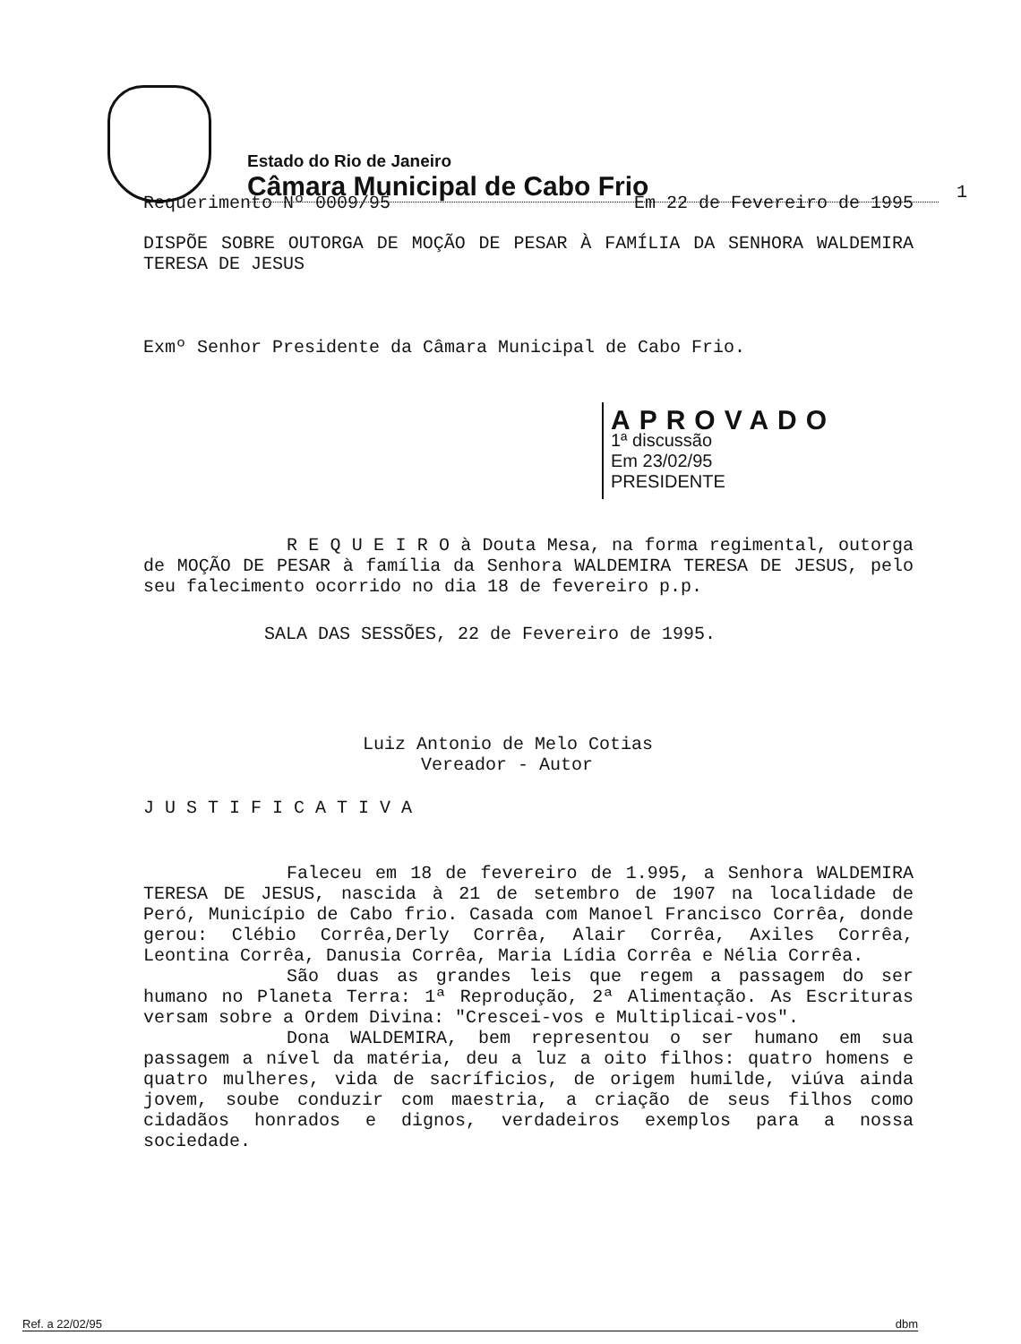Estado do Rio de Janeiro
Câmara Municipal de Cabo Frio
1
Requerimento Nº 0009/95 Em 22 de Fevereiro de 1995
DISPÕE SOBRE OUTORGA DE MOÇÃO DE PESAR À FAMÍLIA DA SENHORA WALDEMIRA TERESA DE JESUS
Exmº Senhor Presidente da Câmara Municipal de Cabo Frio.
APROVADO
1ª discussão
Em 23/02/95
PRESIDENTE
R E Q U E I R O à Douta Mesa, na forma regimental, outorga de MOÇÃO DE PESAR à família da Senhora WALDEMIRA TERESA DE JESUS, pelo seu falecimento ocorrido no dia 18 de fevereiro p.p.
SALA DAS SESSÕES, 22 de Fevereiro de 1995.
Luiz Antonio de Melo Cotias
Vereador - Autor
J U S T I F I C A T I V A
Faleceu em 18 de fevereiro de 1.995, a Senhora WALDEMIRA TERESA DE JESUS, nascida à 21 de setembro de 1907 na localidade de Peró, Município de Cabo frio. Casada com Manoel Francisco Corrêa, donde gerou: Clébio Corrêa,Derly Corrêa, Alair Corrêa, Axiles Corrêa, Leontina Corrêa, Danusia Corrêa, Maria Lídia Corrêa e Nélia Corrêa.
São duas as grandes leis que regem a passagem do ser humano no Planeta Terra: 1ª Reprodução, 2ª Alimentação. As Escrituras versam sobre a Ordem Divina: "Crescei-vos e Multiplicai-vos".
Dona WALDEMIRA, bem representou o ser humano em sua passagem a nível da matéria, deu a luz a oito filhos: quatro homens e quatro mulheres, vida de sacríficios, de origem humilde, viúva ainda jovem, soube conduzir com maestria, a criação de seus filhos como cidadãos honrados e dignos, verdadeiros exemplos para a nossa sociedade.
Ref. a 22/02/95 dbm